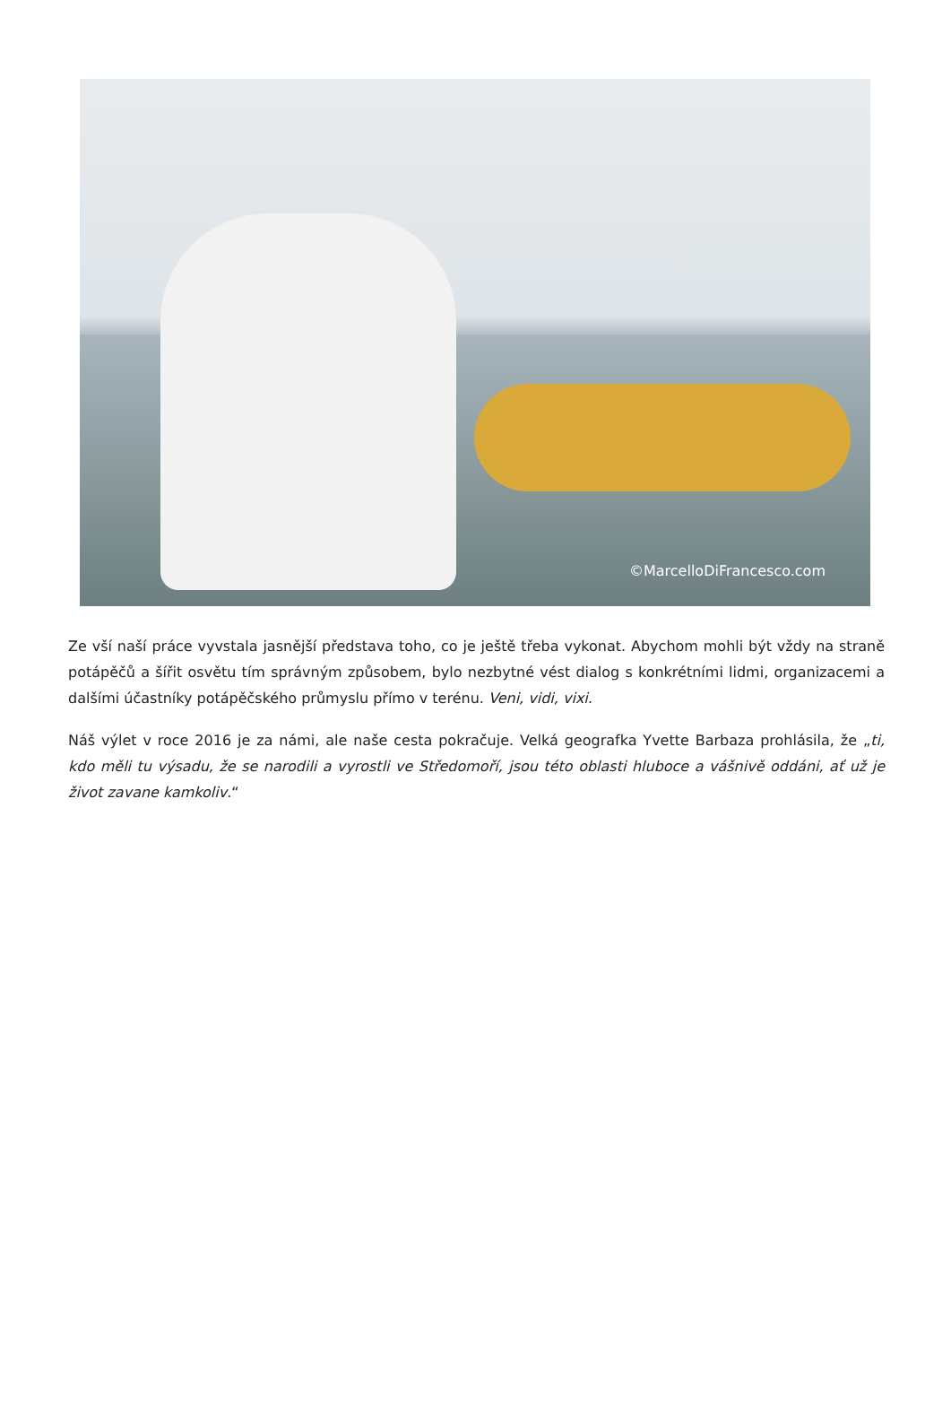©MarcelloDiFrancesco.com
Ze vší naší práce vyvstala jasnější představa toho, co je ještě třeba vykonat. Abychom mohli být vždy na straně potápěčů a šířit osvětu tím správným způsobem, bylo nezbytné vést dialog s konkrétními lidmi, organizacemi a dalšími účastníky potápěčského průmyslu přímo v terénu. Veni, vidi, vixi.
Náš výlet v roce 2016 je za námi, ale naše cesta pokračuje. Velká geografka Yvette Barbaza prohlásila, že „ti, kdo měli tu výsadu, že se narodili a vyrostli ve Středomoří, jsou této oblasti hluboce a vášnivě oddáni, ať už je život zavane kamkoliv.“